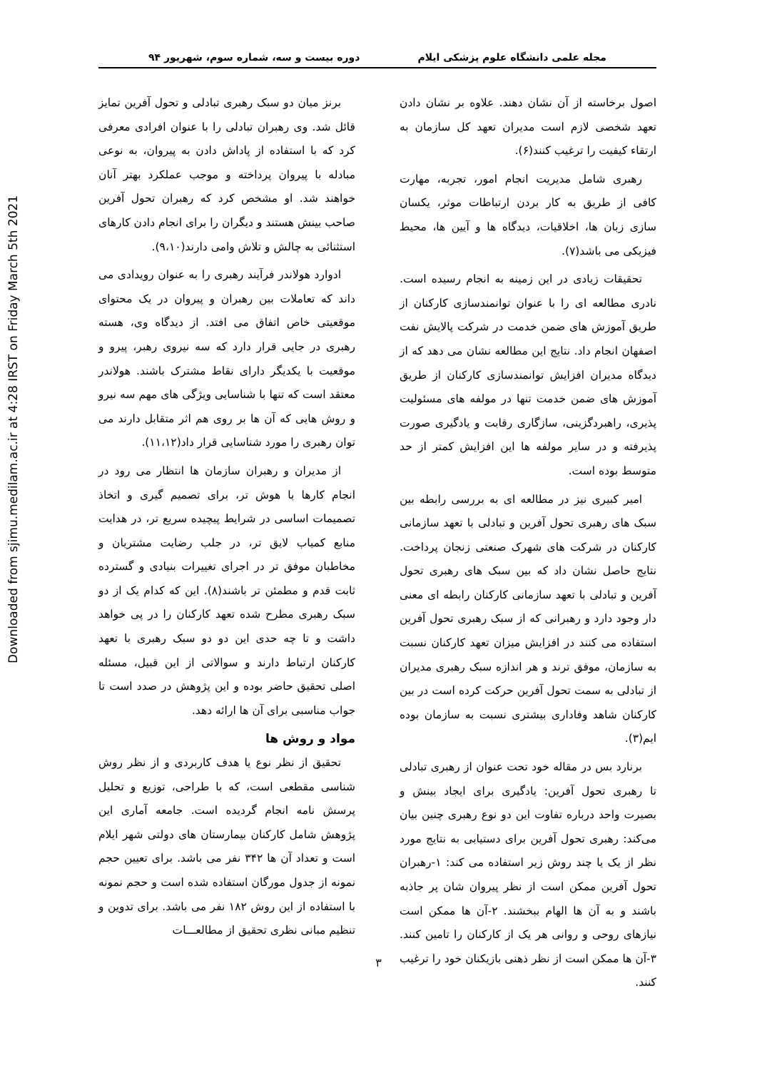Downloaded from sjimu.medilam.ac.ir at 4:28 IRST on Friday March 5th 2021
مجله علمی دانشگاه علوم پزشکی ایلام دوره بیست و سه، شماره سوم، شهریور ۹۴
اصول برخاسته از آن نشان دهند. علاوه بر نشان دادن تعهد شخصی لازم است مدیران تعهد کل سازمان به ارتقاء کیفیت را ترغیب کنند(۶).
رهبری شامل مدیریت انجام امور، تجربه، مهارت کافی از طریق به کار بردن ارتباطات موثر، یکسان سازی زبان ها، اخلاقیات، دیدگاه ها و آیین ها، محیط فیزیکی می باشد(۷).
تحقیقات زیادی در این زمینه به انجام رسیده است. نادری مطالعه ای را با عنوان توانمندسازی کارکنان از طریق آموزش های ضمن خدمت در شرکت پالایش نفت اصفهان انجام داد. نتایج این مطالعه نشان می دهد که از دیدگاه مدیران افزایش توانمندسازی کارکنان از طریق آموزش های ضمن خدمت تنها در مولفه های مسئولیت پذیری، راهبردگزینی، سازگاری رقابت و یادگیری صورت پذیرفته و در سایر مولفه ها این افزایش کمتر از حد متوسط بوده است.
امیر کبیری نیز در مطالعه ای به بررسی رابطه بین سبک های رهبری تحول آفرین و تبادلی با تعهد سازمانی کارکنان در شرکت های شهرک صنعتی زنجان پرداخت. نتایج حاصل نشان داد که بین سبک های رهبری تحول آفرین و تبادلی با تعهد سازمانی کارکنان رابطه ای معنی دار وجود دارد و رهبرانی که از سبک رهبری تحول آفرین استفاده می کنند در افزایش میزان تعهد کارکنان نسبت به سازمان، موفق ترند و هر اندازه سبک رهبری مدیران از تبادلی به سمت تحول آفرین حرکت کرده است در بین کارکنان شاهد وفاداری بیشتری نسبت به سازمان بوده ایم(۳).
برنارد بس در مقاله خود تحت عنوان از رهبری تبادلی تا رهبری تحول آفرین: یادگیری برای ایجاد بینش و بصیرت واحد درباره تفاوت این دو نوع رهبری چنین بیان می‌کند: رهبری تحول آفرین برای دستیابی به نتایج مورد نظر از یک یا چند روش زیر استفاده می کند: ۱-رهبران تحول آفرین ممکن است از نظر پیروان شان پر جاذبه باشند و به آن ها الهام ببخشند. ۲-آن ها ممکن است نیازهای روحی و روانی هر یک از کارکنان را تامین کنند. ۳-آن ها ممکن است از نظر ذهنی بازیکنان خود را ترغیب کنند.
برنز میان دو سبک رهبری تبادلی و تحول آفرین تمایز قائل شد. وی رهبران تبادلی را با عنوان افرادی معرفی کرد که با استفاده از پاداش دادن به پیروان، به نوعی مبادله با پیروان پرداخته و موجب عملکرد بهتر آنان خواهند شد. او مشخص کرد که رهبران تحول آفرین صاحب بینش هستند و دیگران را برای انجام دادن کارهای استثنائی به چالش و تلاش وامی دارند(۹،۱۰).
ادوارد هولاندر فرآیند رهبری را به عنوان رویدادی می داند که تعاملات بین رهبران و پیروان در یک محتوای موقعیتی خاص اتفاق می افتد. از دیدگاه وی، هسته رهبری در جایی قرار دارد که سه نیروی رهبر، پیرو و موقعیت با یکدیگر دارای نقاط مشترک باشند. هولاندر معتقد است که تنها با شناسایی ویژگی های مهم سه نیرو و روش هایی که آن ها بر روی هم اثر متقابل دارند می توان رهبری را مورد شناسایی قرار داد(۱۱،۱۲).
از مدیران و رهبران سازمان ها انتظار می رود در انجام کارها با هوش تر، برای تصمیم گیری و اتخاذ تصمیمات اساسی در شرایط پیچیده سریع تر، در هدایت منابع کمیاب لایق تر، در جلب رضایت مشتریان و مخاطبان موفق تر در اجرای تغییرات بنیادی و گسترده ثابت قدم و مطمئن تر باشند(۸). این که کدام یک از دو سبک رهبری مطرح شده تعهد کارکنان را در پی خواهد داشت و تا چه حدی این دو دو سبک رهبری با تعهد کارکنان ارتباط دارند و سوالاتی از این قبیل، مسئله اصلی تحقیق حاضر بوده و این پژوهش در صدد است تا جواب مناسبی برای آن ها ارائه دهد.
مواد و روش ها
تحقیق از نظر نوع یا هدف کاربردی و از نظر روش شناسی مقطعی است، که با طراحی، توزیع و تحلیل پرسش نامه انجام گردیده است. جامعه آماری این پژوهش شامل کارکنان بیمارستان های دولتی شهر ایلام است و تعداد آن ها ۳۴۲ نفر می باشد. برای تعیین حجم نمونه از جدول مورگان استفاده شده است و حجم نمونه با استفاده از این روش ۱۸۲ نفر می باشد. برای تدوین و تنظیم مبانی نظری تحقیق از مطالعـــات
۳